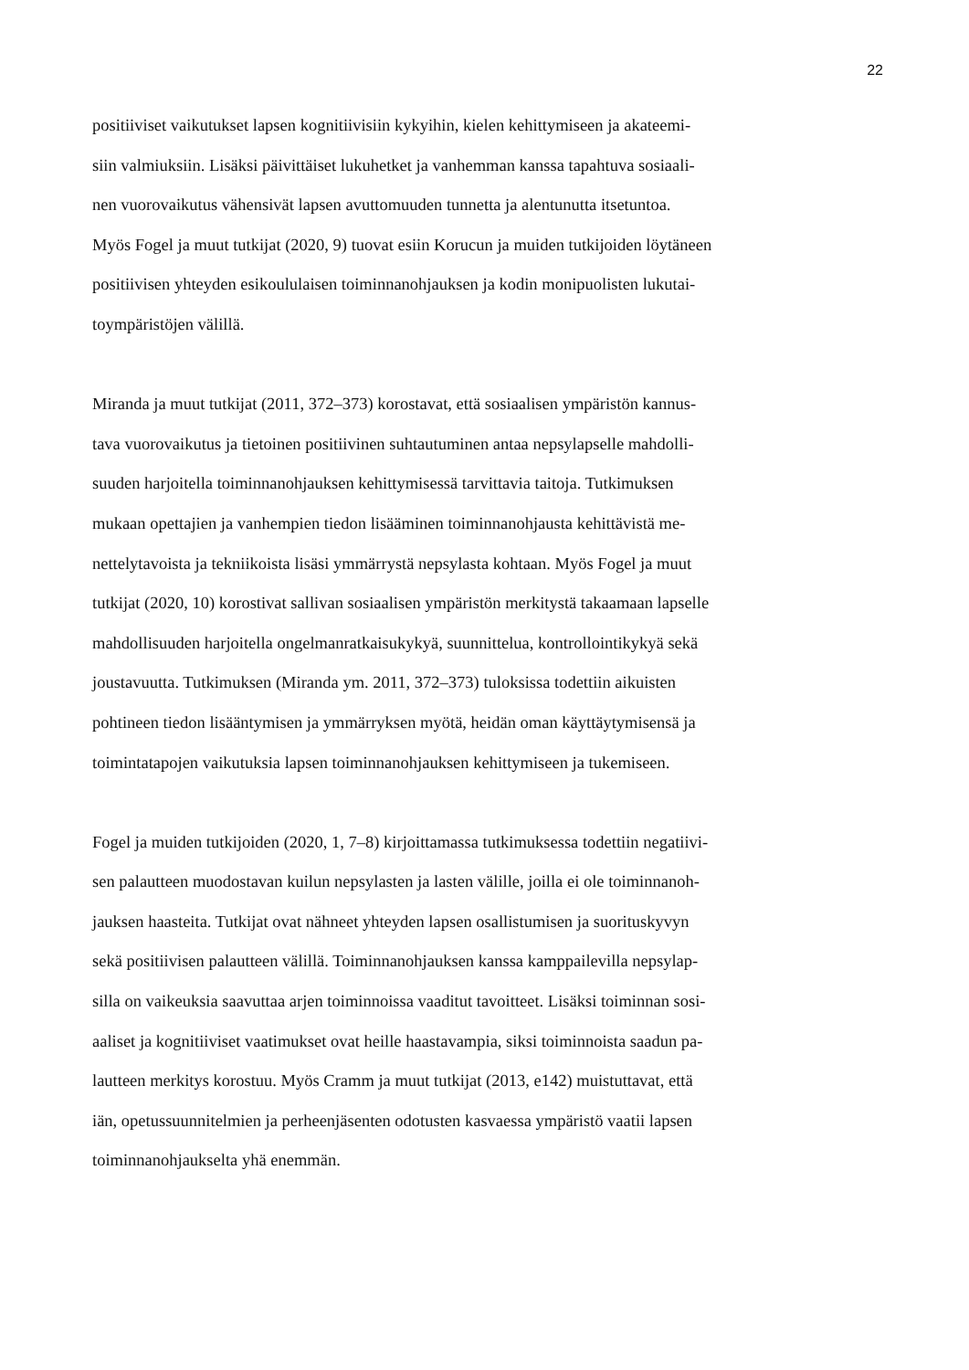22
positiiviset vaikutukset lapsen kognitiivisiin kykyihin, kielen kehittymiseen ja akateemi-
siin valmiuksiin. Lisäksi päivittäiset lukuhetket ja vanhemman kanssa tapahtuva sosiaali-
nen vuorovaikutus vähensivät lapsen avuttomuuden tunnetta ja alentunutta itsetuntoa.
Myös Fogel ja muut tutkijat (2020, 9) tuovat esiin Korucun ja muiden tutkijoiden löytäneen
positiivisen yhteyden esikoululaisen toiminnanohjauksen ja kodin monipuolisten lukutai-
toympäristöjen välillä.
Miranda ja muut tutkijat (2011, 372–373) korostavat, että sosiaalisen ympäristön kannus-
tava vuorovaikutus ja tietoinen positiivinen suhtautuminen antaa nepsylapselle mahdolli-
suuden harjoitella toiminnanohjauksen kehittymisessä tarvittavia taitoja. Tutkimuksen
mukaan opettajien ja vanhempien tiedon lisääminen toiminnanohjausta kehittävistä me-
nettelytavoista ja tekniikoista lisäsi ymmärrystä nepsylasta kohtaan. Myös Fogel ja muut
tutkijat (2020, 10) korostivat sallivan sosiaalisen ympäristön merkitystä takaamaan lapselle
mahdollisuuden harjoitella ongelmanratkaisukykyä, suunnittelua, kontrollointikykyä sekä
joustavuutta. Tutkimuksen (Miranda ym. 2011, 372–373) tuloksissa todettiin aikuisten
pohtineen tiedon lisääntymisen ja ymmärryksen myötä, heidän oman käyttäytymisensä ja
toimintatapojen vaikutuksia lapsen toiminnanohjauksen kehittymiseen ja tukemiseen.
Fogel ja muiden tutkijoiden (2020, 1, 7–8) kirjoittamassa tutkimuksessa todettiin negatiivi-
sen palautteen muodostavan kuilun nepsylasten ja lasten välille, joilla ei ole toiminnanoh-
jauksen haasteita. Tutkijat ovat nähneet yhteyden lapsen osallistumisen ja suorituskyvyn
sekä positiivisen palautteen välillä. Toiminnanohjauksen kanssa kamppailevilla nepsylap-
silla on vaikeuksia saavuttaa arjen toiminnoissa vaaditut tavoitteet. Lisäksi toiminnan sosi-
aaliset ja kognitiiviset vaatimukset ovat heille haastavampia, siksi toiminnoista saadun pa-
lautteen merkitys korostuu. Myös Cramm ja muut tutkijat (2013, e142) muistuttavat, että
iän, opetussuunnitelmien ja perheenjäsenten odotusten kasvaessa ympäristö vaatii lapsen
toiminnanohjaukselta yhä enemmän.